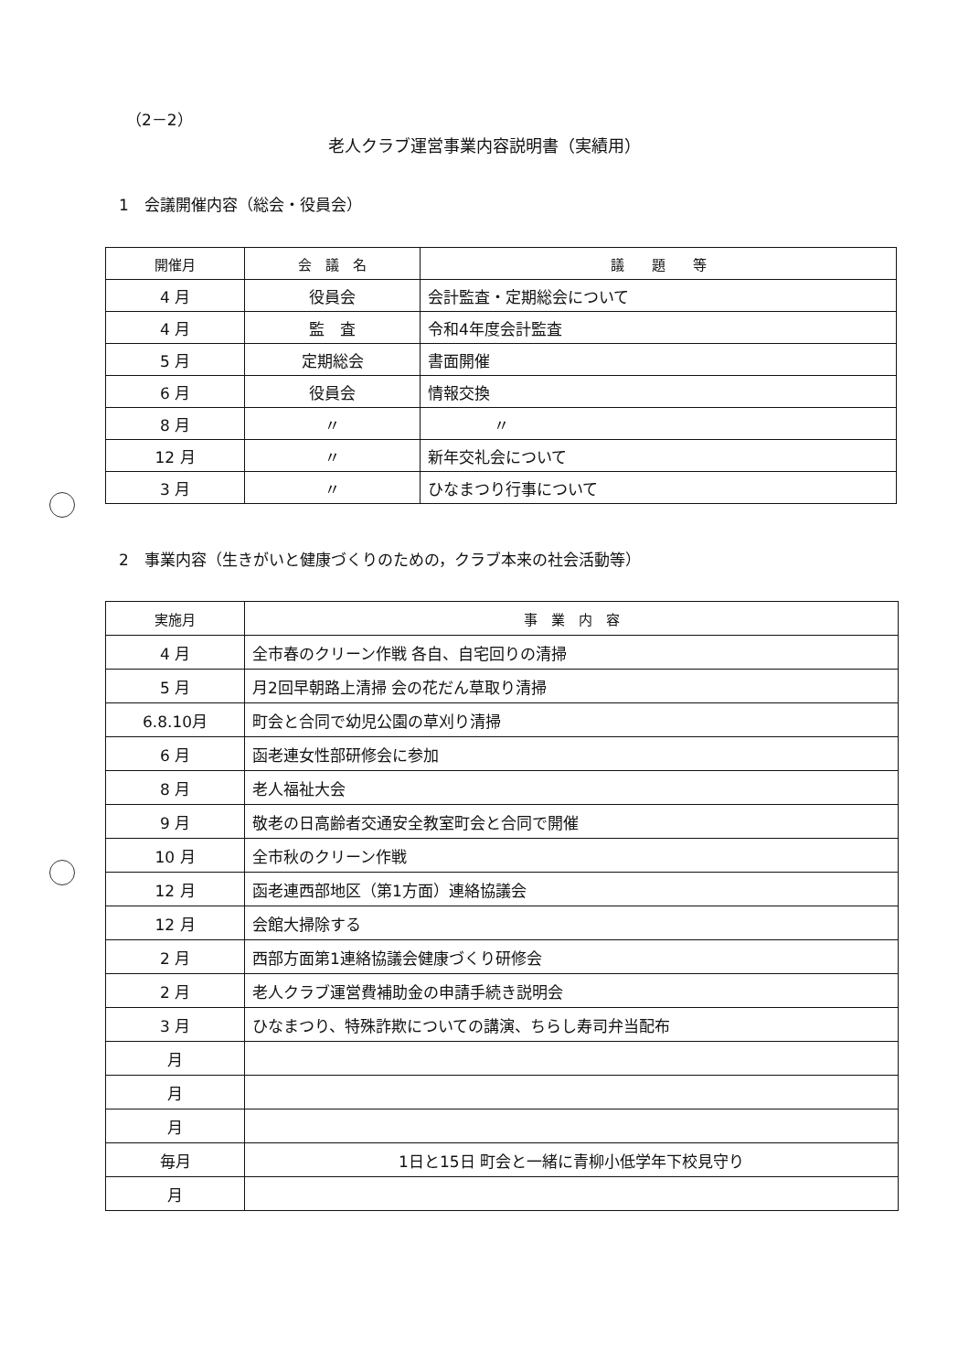（2－2）
老人クラブ運営事業内容説明書（実績用）
1　会議開催内容（総会・役員会）
| 開催月 | 会 議 名 | 議 題 等 |
| --- | --- | --- |
| 4 月 | 役員会 | 会計監査・定期総会について |
| 4 月 | 監 査 | 令和4年度会計監査 |
| 5 月 | 定期総会 | 書面開催 |
| 6 月 | 役員会 | 情報交換 |
| 8 月 | 〃 | 〃 |
| 12 月 | 〃 | 新年交礼会について |
| 3 月 | 〃 | ひなまつり行事について |
2　事業内容（生きがいと健康づくりのための，クラブ本来の社会活動等）
| 実施月 | 事 業 内 容 |
| --- | --- |
| 4 月 | 全市春のクリーン作戦 各自、自宅回りの清掃 |
| 5 月 | 月2回早朝路上清掃 会の花だん草取り清掃 |
| 6.8.10月 | 町会と合同で幼児公園の草刈り清掃 |
| 6 月 | 函老連女性部研修会に参加 |
| 8 月 | 老人福祉大会 |
| 9 月 | 敬老の日高齢者交通安全教室町会と合同で開催 |
| 10 月 | 全市秋のクリーン作戦 |
| 12 月 | 函老連西部地区（第1方面）連絡協議会 |
| 12 月 | 会館大掃除する |
| 2 月 | 西部方面第1連絡協議会健康づくり研修会 |
| 2 月 | 老人クラブ運営費補助金の申請手続き説明会 |
| 3 月 | ひなまつり、特殊詐欺についての講演、ちらし寿司弁当配布 |
| 月 | |
| 月 | |
| 月 | |
| 毎月 | 1日と15日 町会と一緒に青柳小低学年下校見守り |
| 月 | |